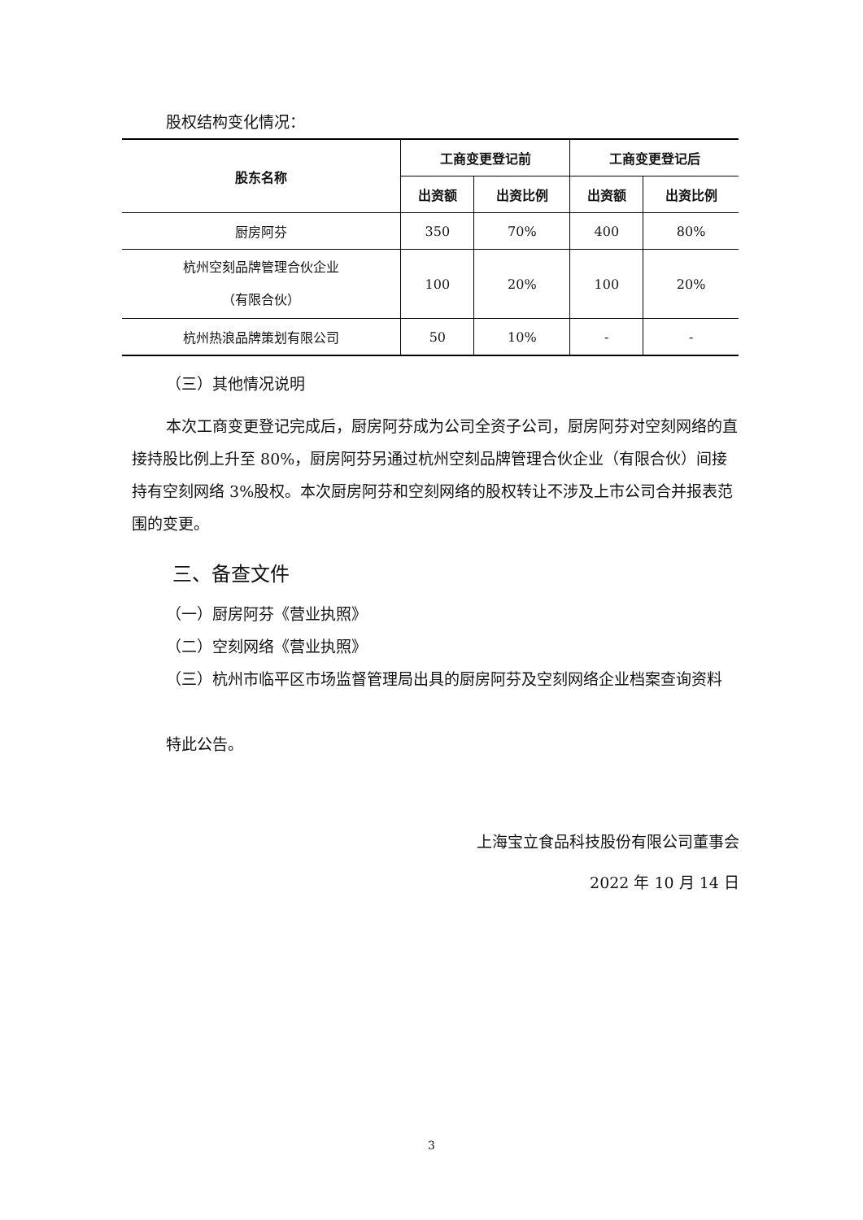股权结构变化情况：
| 股东名称 | 工商变更登记前 | | 工商变更登记后 | |
| --- | --- | --- | --- | --- |
| | 出资额 | 出资比例 | 出资额 | 出资比例 |
| 厨房阿芬 | 350 | 70% | 400 | 80% |
| 杭州空刻品牌管理合伙企业 （有限合伙） | 100 | 20% | 100 | 20% |
| 杭州热浪品牌策划有限公司 | 50 | 10% | - | - |
（三）其他情况说明
本次工商变更登记完成后，厨房阿芬成为公司全资子公司，厨房阿芬对空刻网络的直接持股比例上升至 80%，厨房阿芬另通过杭州空刻品牌管理合伙企业（有限合伙）间接持有空刻网络 3%股权。本次厨房阿芬和空刻网络的股权转让不涉及上市公司合并报表范围的变更。
三、备查文件
（一）厨房阿芬《营业执照》
（二）空刻网络《营业执照》
（三）杭州市临平区市场监督管理局出具的厨房阿芬及空刻网络企业档案查询资料
特此公告。
上海宝立食品科技股份有限公司董事会
2022 年 10 月 14 日
3